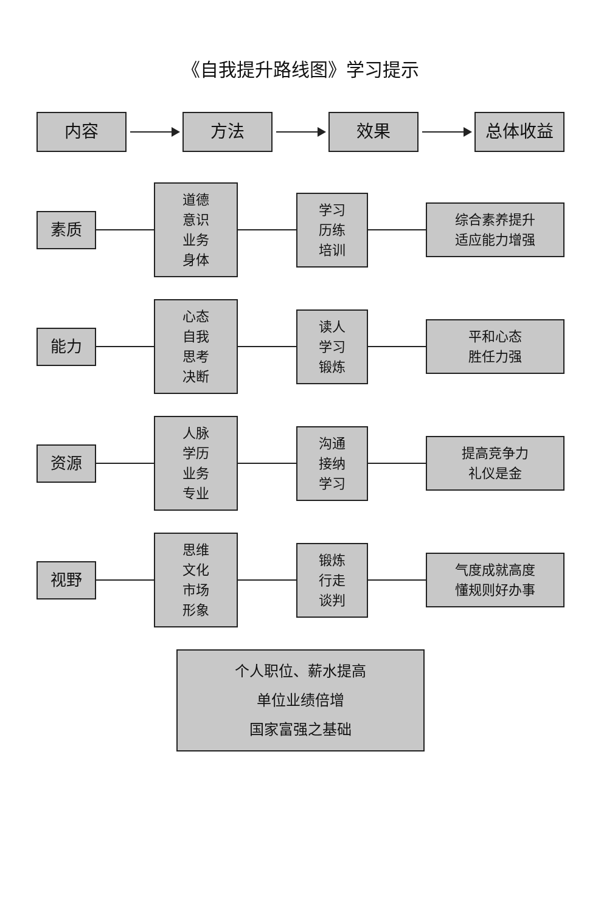《自我提升路线图》学习提示
内容 方法 效果 总体收益
素质
道德
意识
业务
身体
学习
历练
培训
综合素养提升
适应能力增强
能力
心态
自我
思考
决断
读人
学习
锻炼
平和心态
胜任力强
资源
人脉
学历
业务
专业
沟通
接纳
学习
提高竞争力
礼仪是金
视野
思维
文化
市场
形象
锻炼
行走
谈判
气度成就高度
懂规则好办事
个人职位、薪水提高
单位业绩倍增
国家富强之基础